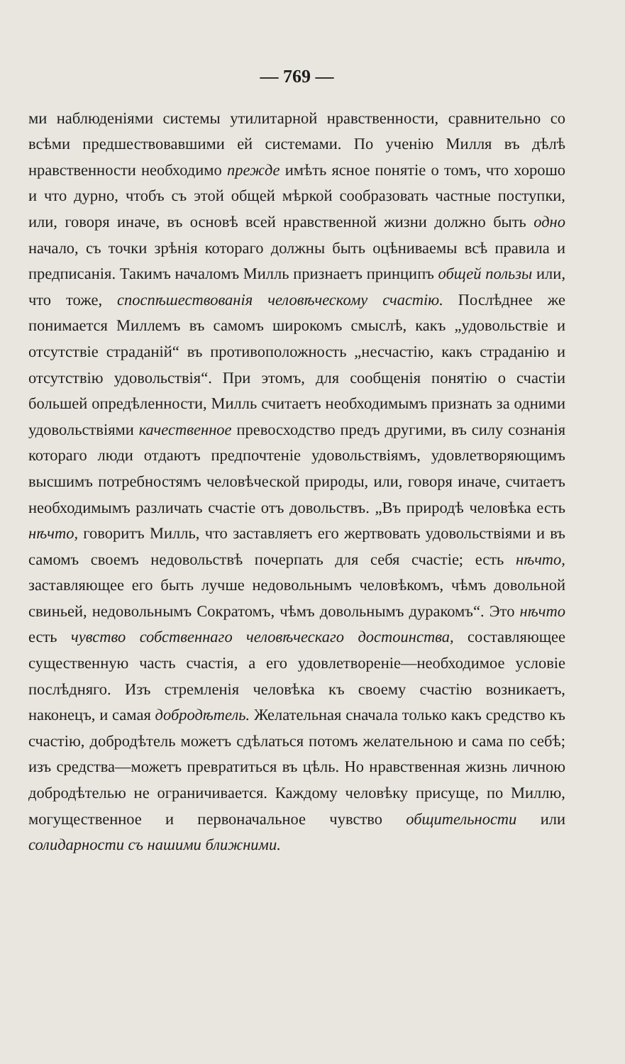— 769 —
ми наблюденіями системы утилитарной нравственности, сравнительно со всѣми предшествовавшими ей системами. По ученію Милля въ дѣлѣ нравственности необходимо прежде имѣть ясное понятіе о томъ, что хорошо и что дурно, чтобъ съ этой общей мѣркой сообразовать частные поступки, или, говоря иначе, въ основѣ всей нравственной жизни должно быть одно начало, съ точки зрѣнія котораго должны быть оцѣниваемы всѣ правила и предписанія. Такимъ началомъ Милль признаетъ принципъ общей пользы или, что тоже, споспѣшествованія человѣческому счастію. Послѣднее же понимается Миллемъ въ самомъ широкомъ смыслѣ, какъ „удовольствіе и отсутствіе страданій“ въ противоположность „несчастію, какъ страданію и отсутствію удовольствія“. При этомъ, для сообщенія понятію о счастіи большей опредѣленности, Милль считаетъ необходимымъ признать за одними удовольствіями качественное превосходство предъ другими, въ силу сознанія котораго люди отдаютъ предпочтеніе удовольствіямъ, удовлетворяющимъ высшимъ потребностямъ человѣческой природы, или, говоря иначе, считаетъ необходимымъ различать счастіе отъ довольствъ. „Въ природѣ человѣка есть нѣчто, говоритъ Милль, что заставляетъ его жертвовать удовольствіями и въ самомъ своемъ недовольствѣ почерпать для себя счастіе; есть нѣчто, заставляющее его быть лучше недовольнымъ человѣкомъ, чѣмъ довольной свиньей, недовольнымъ Сократомъ, чѣмъ довольнымъ дуракомъ“. Это нѣчто есть чувство собственнаго человѣческаго достоинства, составляющее существенную часть счастія, а его удовлетвореніе—необходимое условіе послѣдняго. Изъ стремленія человѣка къ своему счастію возникаетъ, наконецъ, и самая добродѣтель. Желательная сначала только какъ средство къ счастію, добродѣтель можетъ сдѣлаться потомъ желательною и сама по себѣ; изъ средства—можетъ превратиться въ цѣль. Но нравственная жизнь личною добродѣтелью не ограничивается. Каждому человѣку присуще, по Миллю, могущественное и первоначальное чувство общительности или солидарности съ нашими ближними.